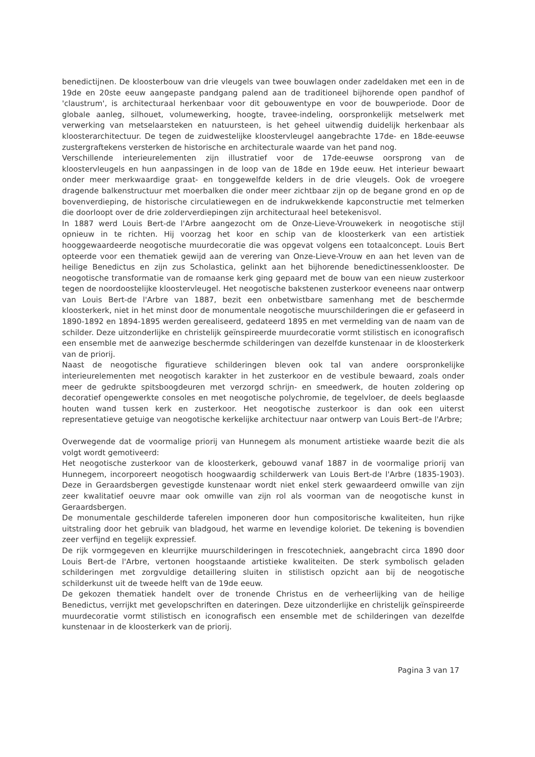benedictijnen. De kloosterbouw van drie vleugels van twee bouwlagen onder zadeldaken met een in de 19de en 20ste eeuw aangepaste pandgang palend aan de traditioneel bijhorende open pandhof of 'claustrum', is architecturaal herkenbaar voor dit gebouwentype en voor de bouwperiode. Door de globale aanleg, silhouet, volumewerking, hoogte, travee-indeling, oorspronkelijk metselwerk met verwerking van metselaarsteken en natuursteen, is het geheel uitwendig duidelijk herkenbaar als kloosterarchitectuur. De tegen de zuidwestelijke kloostervleugel aangebrachte 17de- en 18de-eeuwse zustergraftekens versterken de historische en architecturale waarde van het pand nog.
Verschillende interieurelementen zijn illustratief voor de 17de-eeuwse oorsprong van de kloostervleugels en hun aanpassingen in de loop van de 18de en 19de eeuw. Het interieur bewaart onder meer merkwaardige graat- en tonggewelfde kelders in de drie vleugels. Ook de vroegere dragende balkenstructuur met moerbalken die onder meer zichtbaar zijn op de begane grond en op de bovenverdieping, de historische circulatiewegen en de indrukwekkende kapconstructie met telmerken die doorloopt over de drie zolderverdiepingen zijn architecturaal heel betekenisvol.
In 1887 werd Louis Bert-de l'Arbre aangezocht om de Onze-Lieve-Vrouwekerk in neogotische stijl opnieuw in te richten. Hij voorzag het koor en schip van de kloosterkerk van een artistiek hooggewaardeerde neogotische muurdecoratie die was opgevat volgens een totaalconcept. Louis Bert opteerde voor een thematiek gewijd aan de verering van Onze-Lieve-Vrouw en aan het leven van de heilige Benedictus en zijn zus Scholastica, gelinkt aan het bijhorende benedictinessenklooster. De neogotische transformatie van de romaanse kerk ging gepaard met de bouw van een nieuw zusterkoor tegen de noordoostelijke kloostervleugel. Het neogotische bakstenen zusterkoor eveneens naar ontwerp van Louis Bert-de l'Arbre van 1887, bezit een onbetwistbare samenhang met de beschermde kloosterkerk, niet in het minst door de monumentale neogotische muurschilderingen die er gefaseerd in 1890-1892 en 1894-1895 werden gerealiseerd, gedateerd 1895 en met vermelding van de naam van de schilder. Deze uitzonderlijke en christelijk geïnspireerde muurdecoratie vormt stilistisch en iconografisch een ensemble met de aanwezige beschermde schilderingen van dezelfde kunstenaar in de kloosterkerk van de priorij.
Naast de neogotische figuratieve schilderingen bleven ook tal van andere oorspronkelijke interieurelementen met neogotisch karakter in het zusterkoor en de vestibule bewaard, zoals onder meer de gedrukte spitsboogdeuren met verzorgd schrijn- en smeedwerk, de houten zoldering op decoratief opengewerkte consoles en met neogotische polychromie, de tegelvloer, de deels beglaasde houten wand tussen kerk en zusterkoor. Het neogotische zusterkoor is dan ook een uiterst representatieve getuige van neogotische kerkelijke architectuur naar ontwerp van Louis Bert–de l'Arbre;
Overwegende dat de voormalige priorij van Hunnegem als monument artistieke waarde bezit die als volgt wordt gemotiveerd:
Het neogotische zusterkoor van de kloosterkerk, gebouwd vanaf 1887 in de voormalige priorij van Hunnegem, incorporeert neogotisch hoogwaardig schilderwerk van Louis Bert-de l'Arbre (1835-1903). Deze in Geraardsbergen gevestigde kunstenaar wordt niet enkel sterk gewaardeerd omwille van zijn zeer kwalitatief oeuvre maar ook omwille van zijn rol als voorman van de neogotische kunst in Geraardsbergen.
De monumentale geschilderde taferelen imponeren door hun compositorische kwaliteiten, hun rijke uitstraling door het gebruik van bladgoud, het warme en levendige koloriet. De tekening is bovendien zeer verfijnd en tegelijk expressief.
De rijk vormgegeven en kleurrijke muurschilderingen in frescotechniek, aangebracht circa 1890 door Louis Bert-de l'Arbre, vertonen hoogstaande artistieke kwaliteiten. De sterk symbolisch geladen schilderingen met zorgvuldige detaillering sluiten in stilistisch opzicht aan bij de neogotische schilderkunst uit de tweede helft van de 19de eeuw.
De gekozen thematiek handelt over de tronende Christus en de verheerlijking van de heilige Benedictus, verrijkt met gevelopschriften en dateringen. Deze uitzonderlijke en christelijk geïnspireerde muurdecoratie vormt stilistisch en iconografisch een ensemble met de schilderingen van dezelfde kunstenaar in de kloosterkerk van de priorij.
Pagina 3 van 17